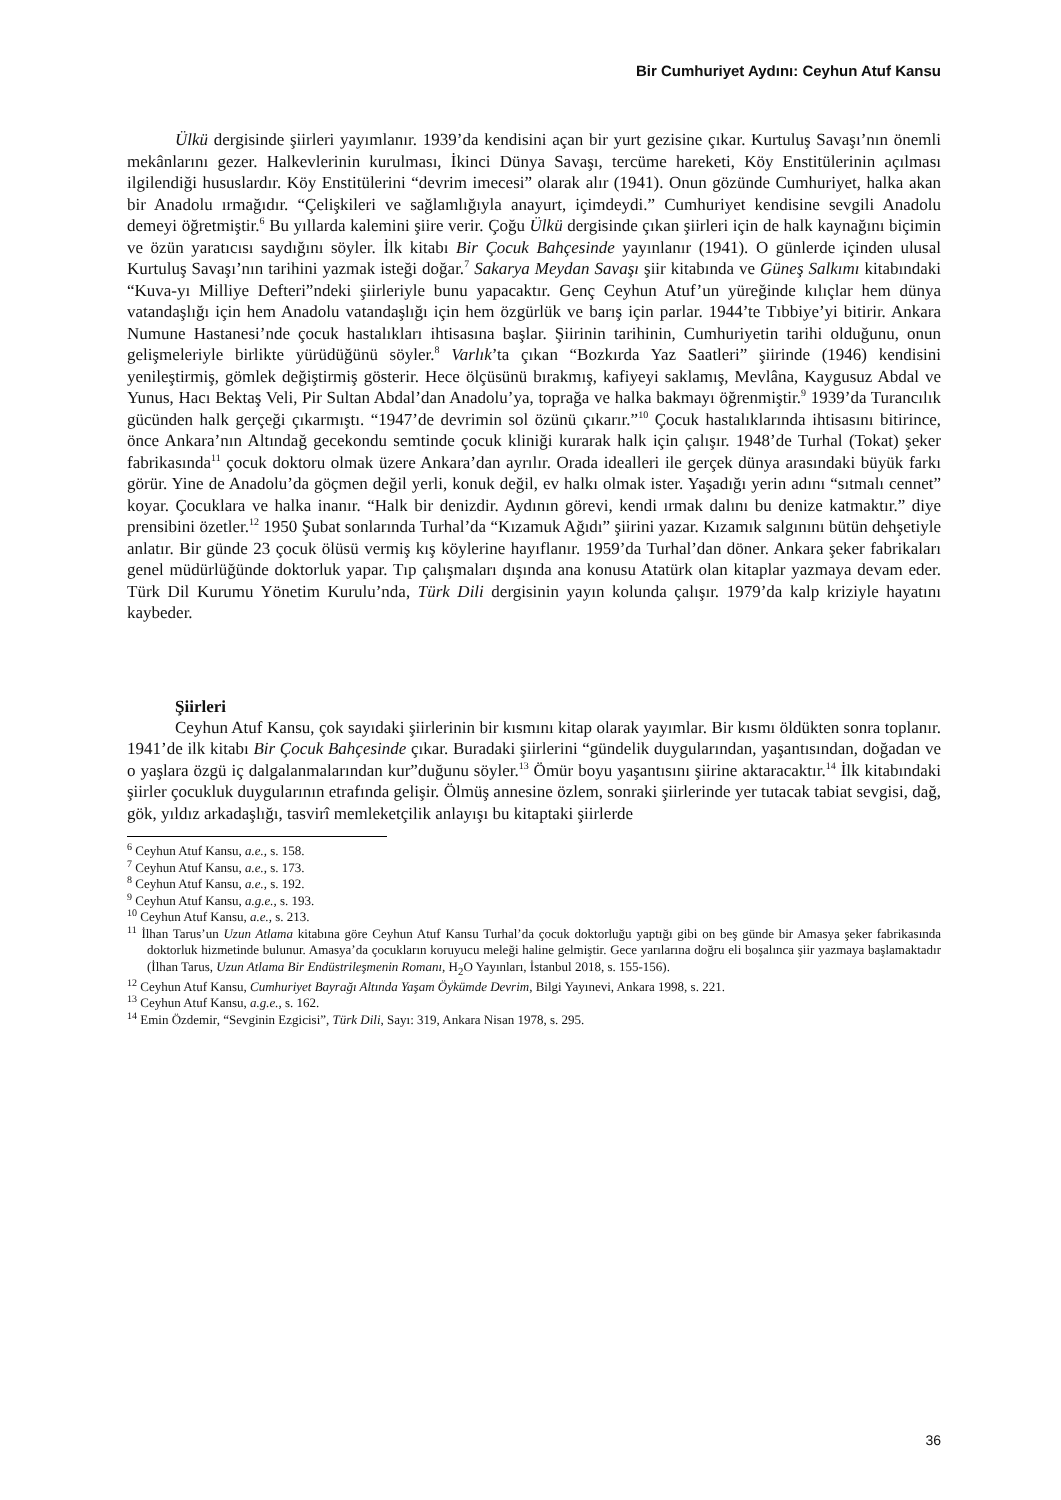Bir Cumhuriyet Aydını: Ceyhun Atuf Kansu
Ülkü dergisinde şiirleri yayımlanır. 1939’da kendisini açan bir yurt gezisine çıkar. Kurtuluş Savaşı’nın önemli mekânlarını gezer. Halkevlerinin kurulması, İkinci Dünya Savaşı, tercüme hareketi, Köy Enstitülerinin açılması ilgilendiği hususlardır. Köy Enstitülerini “devrim imecesi” olarak alır (1941). Onun gözünde Cumhuriyet, halka akan bir Anadolu ırmağıdır. “Çelişkileri ve sağlamlığıyla anayurt, içimdeydi.” Cumhuriyet kendisine sevgili Anadolu demeyi öğretmiştir.<sup>6</sup> Bu yıllarda kalemini şiire verir. Çoğu Ülkü dergisinde çıkan şiirleri için de halk kaynağını biçimin ve özün yaratıcısı saydığını söyler. İlk kitabı Bir Çocuk Bahçesinde yayınlanır (1941). O günlerde içinden ulusal Kurtuluş Savaşı’nın tarihini yazmak isteği doğar.<sup>7</sup> Sakarya Meydan Savaşı şiir kitabında ve Güneş Salkımı kitabındaki “Kuva-yı Milliye Defteri”ndeki şiirleriyle bunu yapacaktır. Genç Ceyhun Atuf’un yüreğinde kılıçlar hem dünya vatandaşlığı için hem Anadolu vatandaşlığı için hem özgürlük ve barış için parlar. 1944’te Tıbbiye’yi bitirir. Ankara Numune Hastanesi’nde çocuk hastalıkları ihtisasına başlar. Şiirinin tarihinin, Cumhuriyetin tarihi olduğunu, onun gelişmeleriyle birlikte yürüdüğünü söyler.<sup>8</sup> Varlık’ta çıkan “Bozkırda Yaz Saatleri” şiirinde (1946) kendisini yenileştirmiş, gömlek değiştirmiş gösterir. Hece ölçüsünü bırakmış, kafiyeyi saklamış, Mevlâna, Kaygusuz Abdal ve Yunus, Hacı Bektaş Veli, Pir Sultan Abdal’dan Anadolu’ya, toprağa ve halka bakmayı öğrenmiştir.<sup>9</sup> 1939’da Turancılık gücünden halk gerçeği çıkarmıştı. “1947’de devrimin sol özünü çıkarır.”<sup>10</sup> Çocuk hastalıklarında ihtisasını bitirince, önce Ankara’nın Altındağ gecekondu semtinde çocuk kliniği kurarak halk için çalışır. 1948’de Turhal (Tokat) şeker fabrikasında<sup>11</sup> çocuk doktoru olmak üzere Ankara’dan ayrılır. Orada idealleri ile gerçek dünya arasındaki büyük farkı görür. Yine de Anadolu’da göçmen değil yerli, konuk değil, ev halkı olmak ister. Yaşadığı yerin adını “sıtmalı cennet” koyar. Çocuklara ve halka inanır. “Halk bir denizdir. Aydının görevi, kendi ırmak dalını bu denize katmaktır.” diye prensibini özetler.<sup>12</sup> 1950 Şubat sonlarında Turhal’da “Kızamuk Ağıdı” şiirini yazar. Kızamık salgınını bütün dehşetiyle anlatır. Bir günde 23 çocuk ölüsü vermiş kış köylerine hayıflanır. 1959’da Turhal’dan döner. Ankara şeker fabrikaları genel müdürlüğünde doktorluk yapar. Tıp çalışmaları dışında ana konusu Atatürk olan kitaplar yazmaya devam eder. Türk Dil Kurumu Yönetim Kurulu’nda, Türk Dili dergisinin yayın kolunda çalışır. 1979’da kalp kriziyle hayatını kaybeder.
Şiirleri
Ceyhun Atuf Kansu, çok sayıdaki şiirlerinin bir kısmını kitap olarak yayımlar. Bir kısmı öldükten sonra toplanır. 1941’de ilk kitabı Bir Çocuk Bahçesinde çıkar. Buradaki şiirlerini “gündelik duygularından, yaşantısından, doğadan ve o yaşlara özgü iç dalgalanmalarından kur”duğunu söyler.<sup>13</sup> Ömür boyu yaşantısını şiirine aktaracaktır.<sup>14</sup> İlk kitabındaki şiirler çocukluk duygularının etrafında gelişir. Ölmüş annesine özlem, sonraki şiirlerinde yer tutacak tabiat sevgisi, dağ, gök, yıldız arkadaşlığı, tasvirî memleketçilik anlayışı bu kitaptaki şiirlerde
<sup>6</sup> Ceyhun Atuf Kansu, a.e., s. 158.
<sup>7</sup> Ceyhun Atuf Kansu, a.e., s. 173.
<sup>8</sup> Ceyhun Atuf Kansu, a.e., s. 192.
<sup>9</sup> Ceyhun Atuf Kansu, a.g.e., s. 193.
<sup>10</sup> Ceyhun Atuf Kansu, a.e., s. 213.
<sup>11</sup> İlhan Tarus’un Uzun Atlama kitabına göre Ceyhun Atuf Kansu Turhal’da çocuk doktorluğu yaptığı gibi on beş günde bir Amasya şeker fabrikasında doktorluk hizmetinde bulunur. Amasya’da çocukların koruyucu meleği haline gelmiştir. Gece yarılarına doğru eli boşalınca şiir yazmaya başlamaktadır (İlhan Tarus, Uzun Atlama Bir Endüstrileşmenin Romanı, H<sub>2</sub>O Yayınları, İstanbul 2018, s. 155-156).
<sup>12</sup> Ceyhun Atuf Kansu, Cumhuriyet Bayrağı Altında Yaşam Öykümde Devrim, Bilgi Yayınevi, Ankara 1998, s. 221.
<sup>13</sup> Ceyhun Atuf Kansu, a.g.e., s. 162.
<sup>14</sup> Emin Özdemir, “Sevginin Ezgicisi”, Türk Dili, Sayı: 319, Ankara Nisan 1978, s. 295.
36